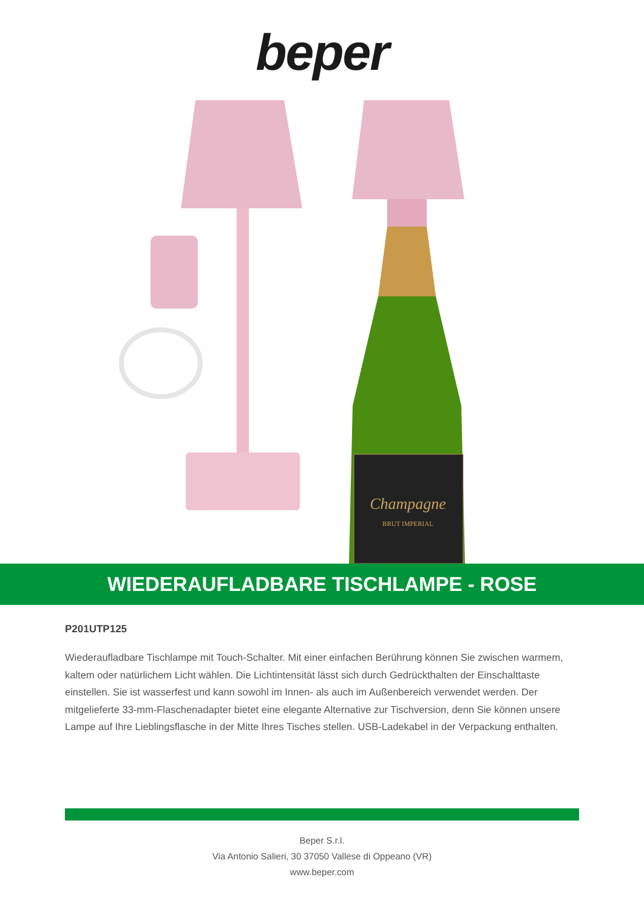beper
Champagne
BRUT IMPERIAL
WIEDERAUFLADBARE TISCHLAMPE - ROSE
P201UTP125
Wiederaufladbare Tischlampe mit Touch-Schalter. Mit einer einfachen Berührung können Sie zwischen warmem, kaltem oder natürlichem Licht wählen. Die Lichtintensität lässt sich durch Gedrückthalten der Einschalttaste einstellen. Sie ist wasserfest und kann sowohl im Innen- als auch im Außenbereich verwendet werden. Der mitgelieferte 33-mm-Flaschenadapter bietet eine elegante Alternative zur Tischversion, denn Sie können unsere Lampe auf Ihre Lieblingsflasche in der Mitte Ihres Tisches stellen. USB-Ladekabel in der Verpackung enthalten.
Beper S.r.l.
Via Antonio Salieri, 30 37050 Vallese di Oppeano (VR)
www.beper.com